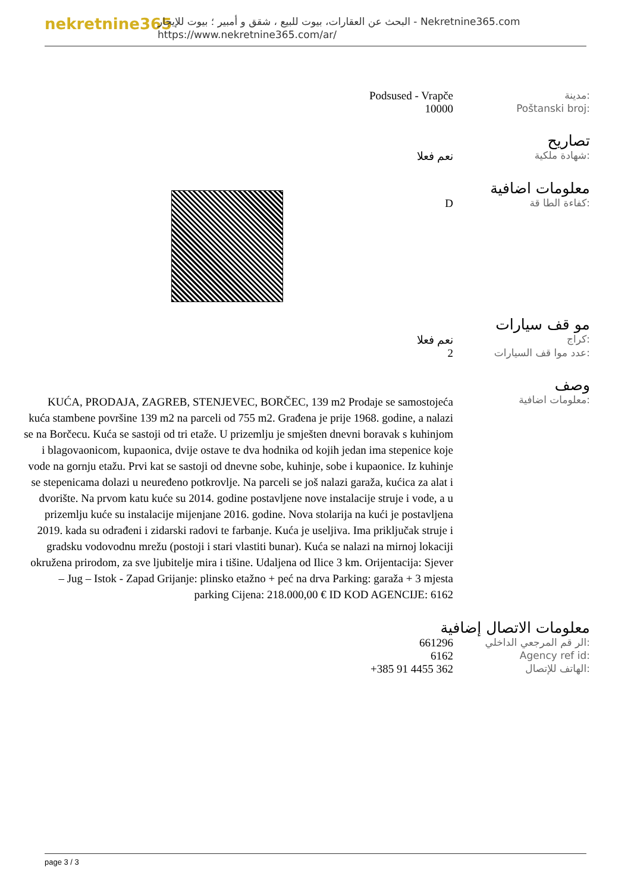nekretnine365
البحث عن العقارات، بيوت للبيع ، شقق و أمبير ؛ بيوت للإيجار - Nekretnine365.com
https://www.nekretnine365.com/ar/
Podsused - Vrapče مدينة:
10000 Poštanski broj:
تصاريح
نعم فعلا شهادة ملكية:
معلومات اضافية
D كفاءة الطا قة:
مو قف سيارات
نعم فعلا كراج:
2 عدد موا قف السيارات:
وصف
KUĆA, PRODAJA, ZAGREB, STENJEVEC, BORČEC, 139 m2 Prodaje se samostojeća kuća stambene površine 139 m2 na parceli od 755 m2. Građena je prije 1968. godine, a nalazi se na Borčecu. Kuća se sastoji od tri etaže. U prizemlju je smješten dnevni boravak s kuhinjom i blagovaonicom, kupaonica, dvije ostave te dva hodnika od kojih jedan ima stepenice koje vode na gornju etažu. Prvi kat se sastoji od dnevne sobe, kuhinje, sobe i kupaonice. Iz kuhinje se stepenicama dolazi u neuređeno potkrovlje. Na parceli se još nalazi garaža, kućica za alat i dvorište. Na prvom katu kuće su 2014. godine postavljene nove instalacije struje i vode, a u prizemlju kuće su instalacije mijenjane 2016. godine. Nova stolarija na kući je postavljena 2019. kada su odrađeni i zidarski radovi te farbanje. Kuća je useljiva. Ima priključak struje i gradsku vodovodnu mrežu (postoji i stari vlastiti bunar). Kuća se nalazi na mirnoj lokaciji okružena prirodom, za sve ljubitelje mira i tišine. Udaljena od Ilice 3 km. Orijentacija: Sjever – Jug – Istok - Zapad Grijanje: plinsko etažno + peć na drva Parking: garaža + 3 mjesta parking Cijena: 218.000,00 € ID KOD AGENCIJE: 6162
معلومات اضافية:
معلومات الاتصال إضافية
661296 الر قم المرجعي الداخلي:
6162 Agency ref id:
+385 91 4455 362 الهاتف للإتصال:
page 3 / 3